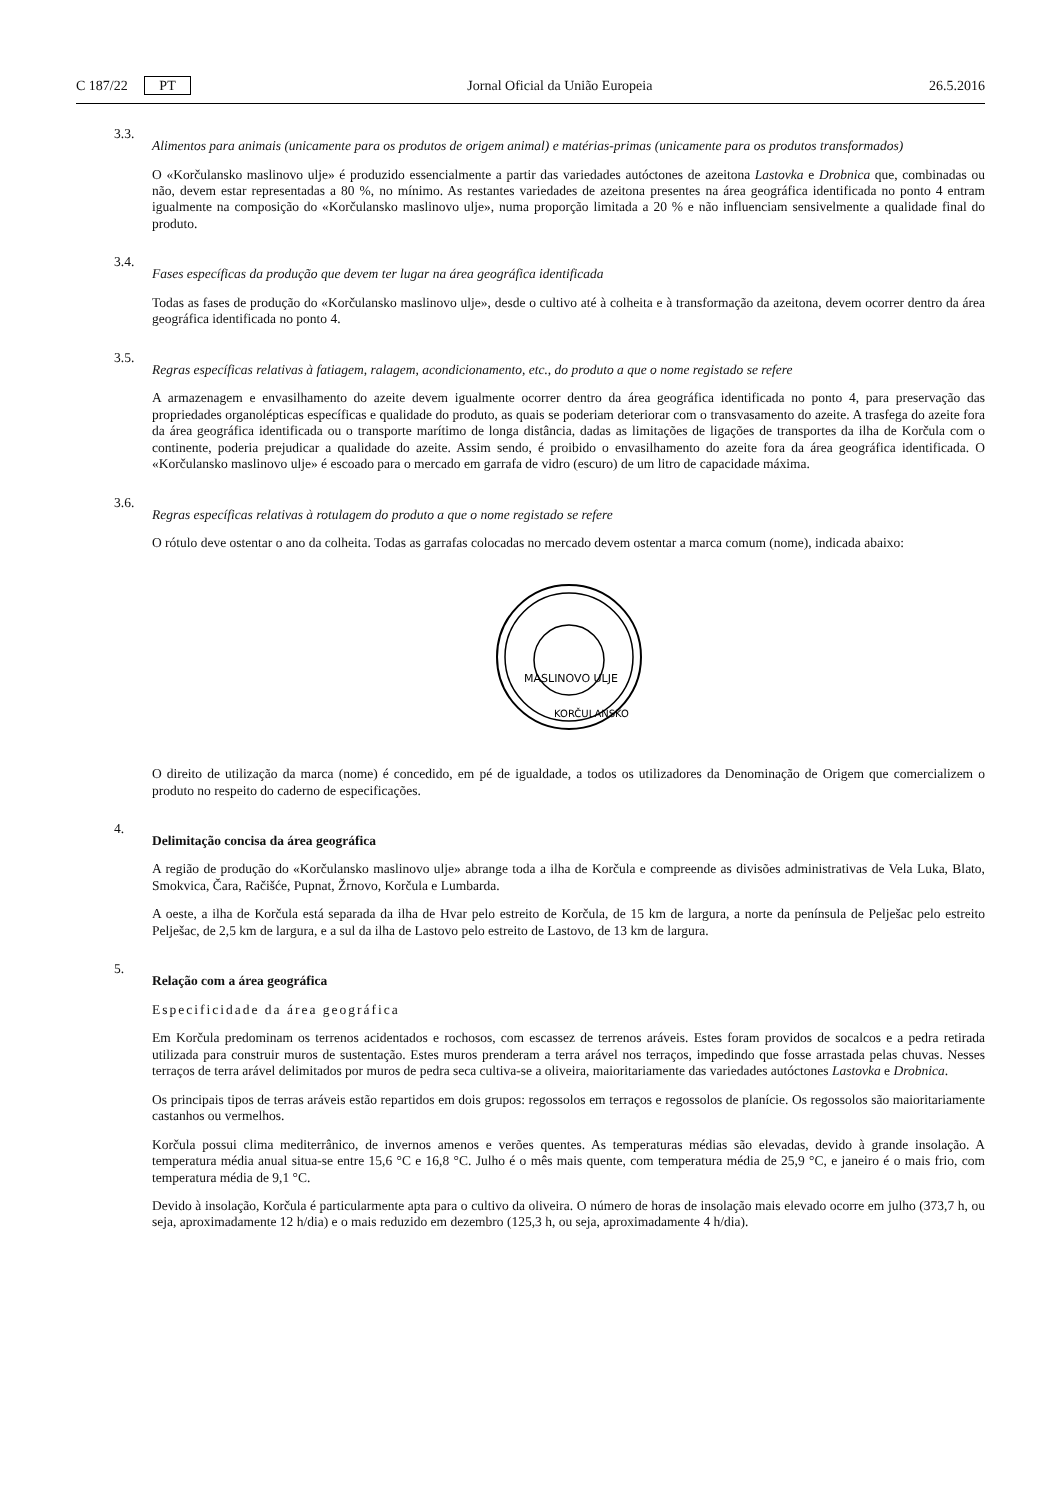C 187/22 PT Jornal Oficial da União Europeia 26.5.2016
3.3.
Alimentos para animais (unicamente para os produtos de origem animal) e matérias-primas (unicamente para os produtos transformados)
O «Korčulansko maslinovo ulje» é produzido essencialmente a partir das variedades autóctones de azeitona Lastovka e Drobnica que, combinadas ou não, devem estar representadas a 80 %, no mínimo. As restantes variedades de azeitona presentes na área geográfica identificada no ponto 4 entram igualmente na composição do «Korčulansko maslinovo ulje», numa proporção limitada a 20 % e não influenciam sensivelmente a qualidade final do produto.
3.4.
Fases específicas da produção que devem ter lugar na área geográfica identificada
Todas as fases de produção do «Korčulansko maslinovo ulje», desde o cultivo até à colheita e à transformação da azeitona, devem ocorrer dentro da área geográfica identificada no ponto 4.
3.5.
Regras específicas relativas à fatiagem, ralagem, acondicionamento, etc., do produto a que o nome registado se refere
A armazenagem e envasilhamento do azeite devem igualmente ocorrer dentro da área geográfica identificada no ponto 4, para preservação das propriedades organolépticas específicas e qualidade do produto, as quais se poderiam deteriorar com o transvasamento do azeite. A trasfega do azeite fora da área geográfica identificada ou o transporte marítimo de longa distância, dadas as limitações de ligações de transportes da ilha de Korčula com o continente, poderia prejudicar a qualidade do azeite. Assim sendo, é proibido o envasilhamento do azeite fora da área geográfica identificada. O «Korčulansko maslinovo ulje» é escoado para o mercado em garrafa de vidro (escuro) de um litro de capacidade máxima.
3.6.
Regras específicas relativas à rotulagem do produto a que o nome registado se refere
O rótulo deve ostentar o ano da colheita. Todas as garrafas colocadas no mercado devem ostentar a marca comum (nome), indicada abaixo:
MASLINOVO ULJE
KORČULANSKO
O direito de utilização da marca (nome) é concedido, em pé de igualdade, a todos os utilizadores da Denominação de Origem que comercializem o produto no respeito do caderno de especificações.
4.
Delimitação concisa da área geográfica
A região de produção do «Korčulansko maslinovo ulje» abrange toda a ilha de Korčula e compreende as divisões administrativas de Vela Luka, Blato, Smokvica, Čara, Račišće, Pupnat, Žrnovo, Korčula e Lumbarda.
A oeste, a ilha de Korčula está separada da ilha de Hvar pelo estreito de Korčula, de 15 km de largura, a norte da península de Pelješac pelo estreito Pelješac, de 2,5 km de largura, e a sul da ilha de Lastovo pelo estreito de Lastovo, de 13 km de largura.
5.
Relação com a área geográfica
Especificidade da área geográfica
Em Korčula predominam os terrenos acidentados e rochosos, com escassez de terrenos aráveis. Estes foram providos de socalcos e a pedra retirada utilizada para construir muros de sustentação. Estes muros prenderam a terra arável nos terraços, impedindo que fosse arrastada pelas chuvas. Nesses terraços de terra arável delimitados por muros de pedra seca cultiva-se a oliveira, maioritariamente das variedades autóctones Lastovka e Drobnica.
Os principais tipos de terras aráveis estão repartidos em dois grupos: regossolos em terraços e regossolos de planície. Os regossolos são maioritariamente castanhos ou vermelhos.
Korčula possui clima mediterrânico, de invernos amenos e verões quentes. As temperaturas médias são elevadas, devido à grande insolação. A temperatura média anual situa-se entre 15,6 °C e 16,8 °C. Julho é o mês mais quente, com temperatura média de 25,9 °C, e janeiro é o mais frio, com temperatura média de 9,1 °C.
Devido à insolação, Korčula é particularmente apta para o cultivo da oliveira. O número de horas de insolação mais elevado ocorre em julho (373,7 h, ou seja, aproximadamente 12 h/dia) e o mais reduzido em dezembro (125,3 h, ou seja, aproximadamente 4 h/dia).